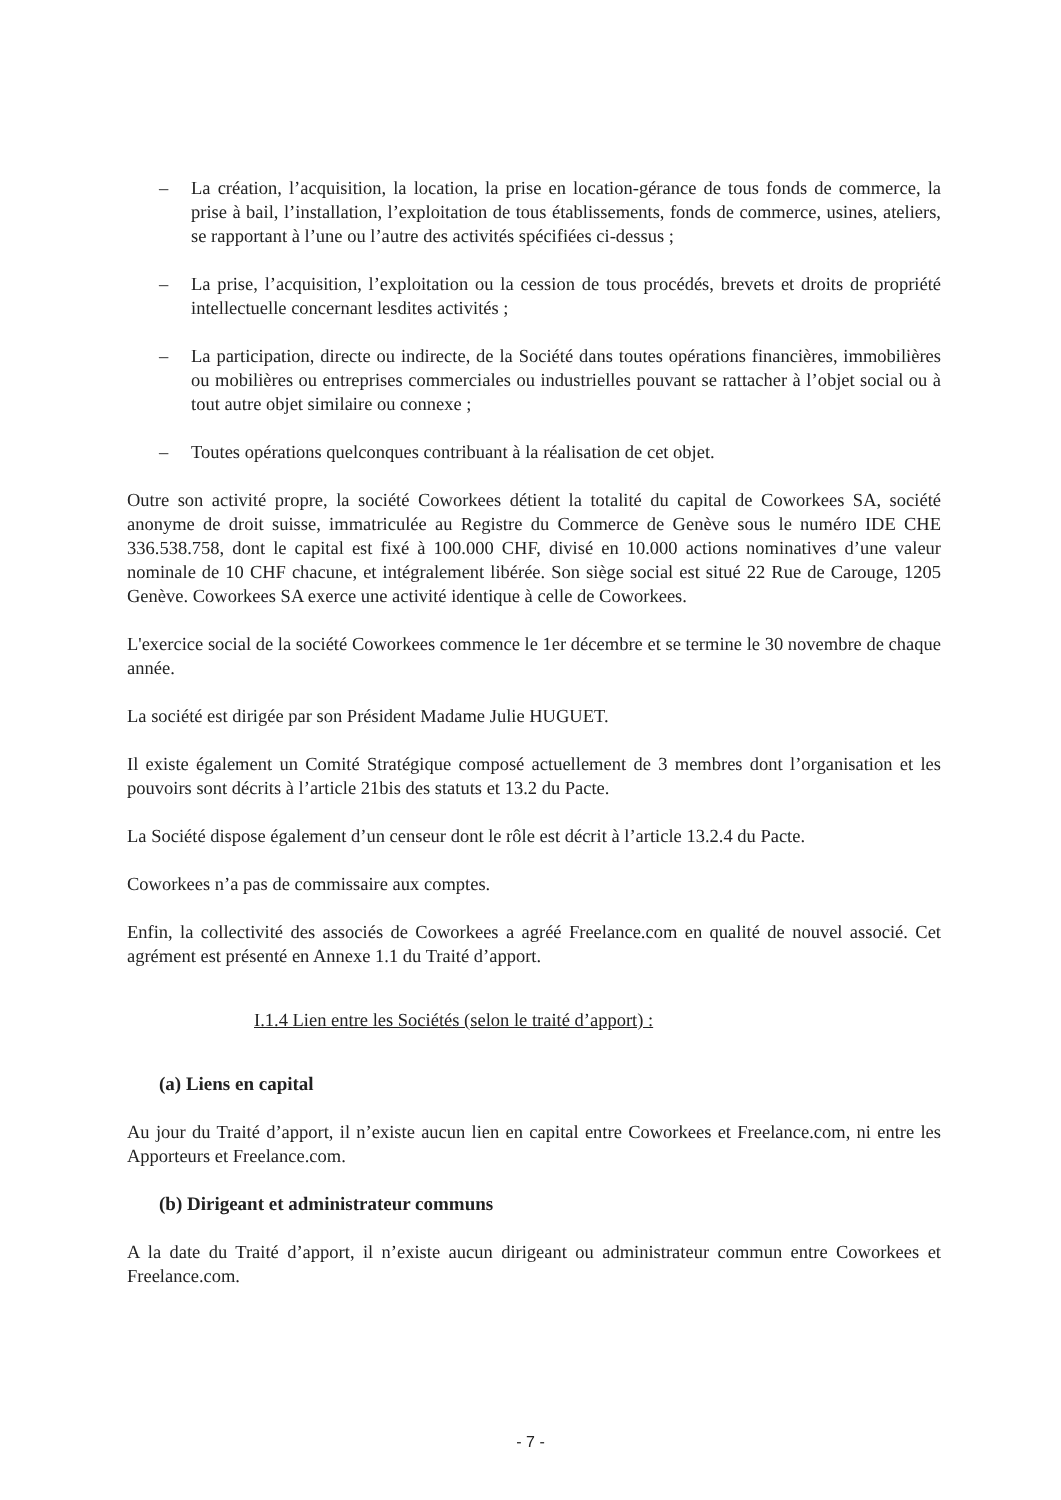– La création, l’acquisition, la location, la prise en location-gérance de tous fonds de commerce, la prise à bail, l’installation, l’exploitation de tous établissements, fonds de commerce, usines, ateliers, se rapportant à l’une ou l’autre des activités spécifiées ci-dessus ;
– La prise, l’acquisition, l’exploitation ou la cession de tous procédés, brevets et droits de propriété intellectuelle concernant lesdites activités ;
– La participation, directe ou indirecte, de la Société dans toutes opérations financières, immobilières ou mobilières ou entreprises commerciales ou industrielles pouvant se rattacher à l’objet social ou à tout autre objet similaire ou connexe ;
– Toutes opérations quelconques contribuant à la réalisation de cet objet.
Outre son activité propre, la société Coworkees détient la totalité du capital de Coworkees SA, société anonyme de droit suisse, immatriculée au Registre du Commerce de Genève sous le numéro IDE CHE 336.538.758, dont le capital est fixé à 100.000 CHF, divisé en 10.000 actions nominatives d’une valeur nominale de 10 CHF chacune, et intégralement libérée. Son siège social est situé 22 Rue de Carouge, 1205 Genève. Coworkees SA exerce une activité identique à celle de Coworkees.
L'exercice social de la société Coworkees commence le 1er décembre et se termine le 30 novembre de chaque année.
La société est dirigée par son Président Madame Julie HUGUET.
Il existe également un Comité Stratégique composé actuellement de 3 membres dont l’organisation et les pouvoirs sont décrits à l’article 21bis des statuts et 13.2 du Pacte.
La Société dispose également d’un censeur dont le rôle est décrit à l’article 13.2.4 du Pacte.
Coworkees n’a pas de commissaire aux comptes.
Enfin, la collectivité des associés de Coworkees a agréé Freelance.com en qualité de nouvel associé. Cet agrément est présenté en Annexe 1.1 du Traité d’apport.
I.1.4 Lien entre les Sociétés (selon le traité d’apport) :
(a) Liens en capital
Au jour du Traité d’apport, il n’existe aucun lien en capital entre Coworkees et Freelance.com, ni entre les Apporteurs et Freelance.com.
(b) Dirigeant et administrateur communs
A la date du Traité d’apport, il n’existe aucun dirigeant ou administrateur commun entre Coworkees et Freelance.com.
- 7 -